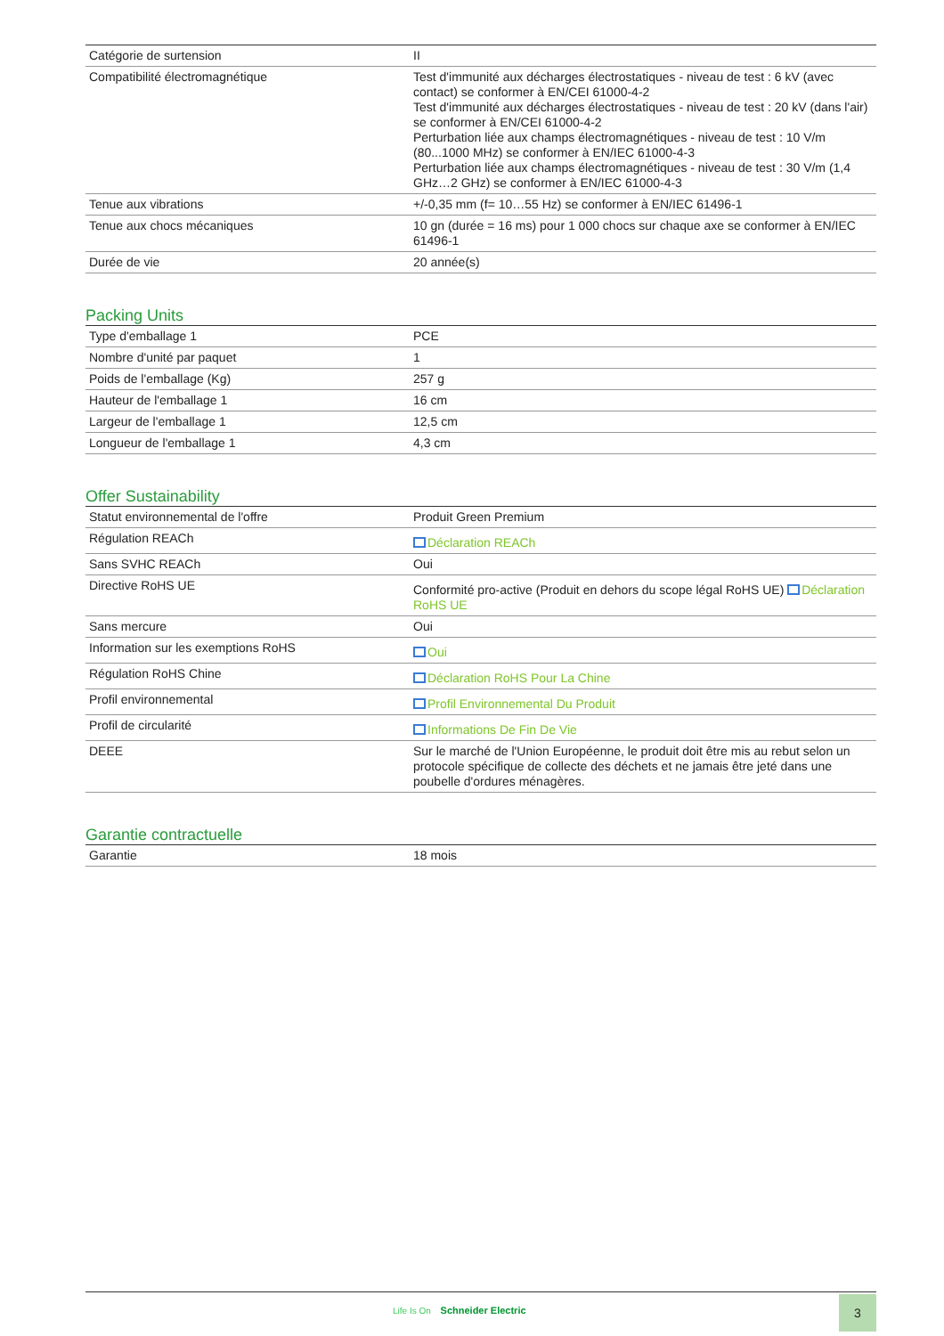| Catégorie de surtension | II |
| Compatibilité électromagnétique | Test d'immunité aux décharges électrostatiques - niveau de test : 6 kV (avec contact) se conformer à EN/CEI 61000-4-2 Test d'immunité aux décharges électrostatiques - niveau de test : 20 kV (dans l'air) se conformer à EN/CEI 61000-4-2 Perturbation liée aux champs électromagnétiques - niveau de test : 10 V/m (80...1000 MHz) se conformer à EN/IEC 61000-4-3 Perturbation liée aux champs électromagnétiques - niveau de test : 30 V/m (1,4 GHz…2 GHz) se conformer à EN/IEC 61000-4-3 |
| Tenue aux vibrations | +/-0,35 mm (f= 10…55 Hz) se conformer à EN/IEC 61496-1 |
| Tenue aux chocs mécaniques | 10 gn (durée = 16 ms) pour 1 000 chocs sur chaque axe se conformer à EN/IEC 61496-1 |
| Durée de vie | 20 année(s) |
Packing Units
| Type d'emballage 1 | PCE |
| Nombre d'unité par paquet | 1 |
| Poids de l'emballage (Kg) | 257 g |
| Hauteur de l'emballage 1 | 16 cm |
| Largeur de l'emballage 1 | 12,5 cm |
| Longueur de l'emballage 1 | 4,3 cm |
Offer Sustainability
| Statut environnemental de l'offre | Produit Green Premium |
| Régulation REACh | Déclaration REACh |
| Sans SVHC REACh | Oui |
| Directive RoHS UE | Conformité pro-active (Produit en dehors du scope légal RoHS UE) Déclaration RoHS UE |
| Sans mercure | Oui |
| Information sur les exemptions RoHS | Oui |
| Régulation RoHS Chine | Déclaration RoHS Pour La Chine |
| Profil environnemental | Profil Environnemental Du Produit |
| Profil de circularité | Informations De Fin De Vie |
| DEEE | Sur le marché de l'Union Européenne, le produit doit être mis au rebut selon un protocole spécifique de collecte des déchets et ne jamais être jeté dans une poubelle d'ordures ménagères. |
Garantie contractuelle
| Garantie | 18 mois |
Life Is On Schneider Electric
3